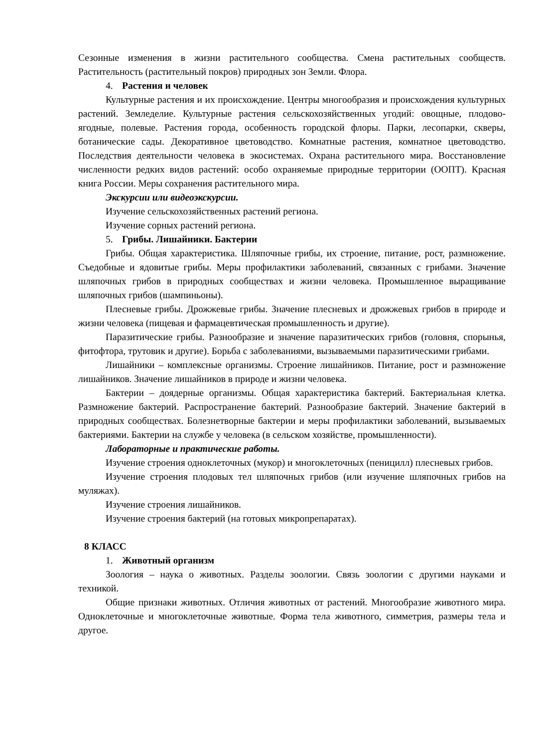Сезонные изменения в жизни растительного сообщества. Смена растительных сообществ. Растительность (растительный покров) природных зон Земли. Флора.
4. Растения и человек
Культурные растения и их происхождение. Центры многообразия и происхождения культурных растений. Земледелие. Культурные растения сельскохозяйственных угодий: овощные, плодово-ягодные, полевые. Растения города, особенность городской флоры. Парки, лесопарки, скверы, ботанические сады. Декоративное цветоводство. Комнатные растения, комнатное цветоводство. Последствия деятельности человека в экосистемах. Охрана растительного мира. Восстановление численности редких видов растений: особо охраняемые природные территории (ООПТ). Красная книга России. Меры сохранения растительного мира.
Экскурсии или видеоэкскурсии.
Изучение сельскохозяйственных растений региона.
Изучение сорных растений региона.
5. Грибы. Лишайники. Бактерии
Грибы. Общая характеристика. Шляпочные грибы, их строение, питание, рост, размножение. Съедобные и ядовитые грибы. Меры профилактики заболеваний, связанных с грибами. Значение шляпочных грибов в природных сообществах и жизни человека. Промышленное выращивание шляпочных грибов (шампиньоны).
Плесневые грибы. Дрожжевые грибы. Значение плесневых и дрожжевых грибов в природе и жизни человека (пищевая и фармацевтическая промышленность и другие).
Паразитические грибы. Разнообразие и значение паразитических грибов (головня, спорынья, фитофтора, трутовик и другие). Борьба с заболеваниями, вызываемыми паразитическими грибами.
Лишайники – комплексные организмы. Строение лишайников. Питание, рост и размножение лишайников. Значение лишайников в природе и жизни человека.
Бактерии – доядерные организмы. Общая характеристика бактерий. Бактериальная клетка. Размножение бактерий. Распространение бактерий. Разнообразие бактерий. Значение бактерий в природных сообществах. Болезнетворные бактерии и меры профилактики заболеваний, вызываемых бактериями. Бактерии на службе у человека (в сельском хозяйстве, промышленности).
Лабораторные и практические работы.
Изучение строения одноклеточных (мукор) и многоклеточных (пеницилл) плесневых грибов.
Изучение строения плодовых тел шляпочных грибов (или изучение шляпочных грибов на муляжах).
Изучение строения лишайников.
Изучение строения бактерий (на готовых микропрепаратах).
8 КЛАСС
1. Животный организм
Зоология – наука о животных. Разделы зоологии. Связь зоологии с другими науками и техникой.
Общие признаки животных. Отличия животных от растений. Многообразие животного мира. Одноклеточные и многоклеточные животные. Форма тела животного, симметрия, размеры тела и другое.